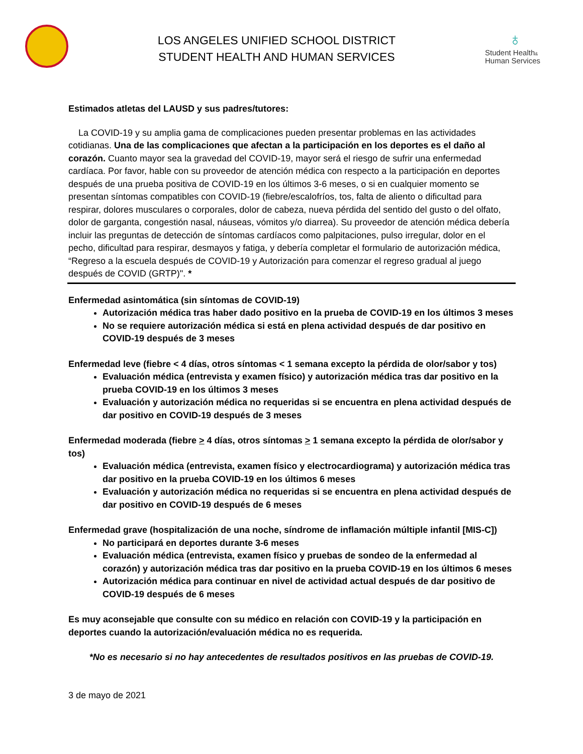LOS ANGELES UNIFIED SCHOOL DISTRICT
STUDENT HEALTH AND HUMAN SERVICES
♁
Student Health&
Human Services
Estimados atletas del LAUSD y sus padres/tutores:
La COVID-19 y su amplia gama de complicaciones pueden presentar problemas en las actividades cotidianas. Una de las complicaciones que afectan a la participación en los deportes es el daño al corazón. Cuanto mayor sea la gravedad del COVID-19, mayor será el riesgo de sufrir una enfermedad cardíaca. Por favor, hable con su proveedor de atención médica con respecto a la participación en deportes después de una prueba positiva de COVID-19 en los últimos 3-6 meses, o si en cualquier momento se presentan síntomas compatibles con COVID-19 (fiebre/escalofríos, tos, falta de aliento o dificultad para respirar, dolores musculares o corporales, dolor de cabeza, nueva pérdida del sentido del gusto o del olfato, dolor de garganta, congestión nasal, náuseas, vómitos y/o diarrea). Su proveedor de atención médica debería incluir las preguntas de detección de síntomas cardíacos como palpitaciones, pulso irregular, dolor en el pecho, dificultad para respirar, desmayos y fatiga, y debería completar el formulario de autorización médica, “Regreso a la escuela después de COVID-19 y Autorización para comenzar el regreso gradual al juego después de COVID (GRTP)". *
Enfermedad asintomática (sin síntomas de COVID-19)
Autorización médica tras haber dado positivo en la prueba de COVID-19 en los últimos 3 meses
No se requiere autorización médica si está en plena actividad después de dar positivo en COVID-19 después de 3 meses
Enfermedad leve (fiebre < 4 días, otros síntomas < 1 semana excepto la pérdida de olor/sabor y tos)
Evaluación médica (entrevista y examen físico) y autorización médica tras dar positivo en la prueba COVID-19 en los últimos 3 meses
Evaluación y autorización médica no requeridas si se encuentra en plena actividad después de dar positivo en COVID-19 después de 3 meses
Enfermedad moderada (fiebre > 4 días, otros síntomas > 1 semana excepto la pérdida de olor/sabor y tos)
Evaluación médica (entrevista, examen físico y electrocardiograma) y autorización médica tras dar positivo en la prueba COVID-19 en los últimos 6 meses
Evaluación y autorización médica no requeridas si se encuentra en plena actividad después de dar positivo en COVID-19 después de 6 meses
Enfermedad grave (hospitalización de una noche, síndrome de inflamación múltiple infantil [MIS-C])
No participará en deportes durante 3-6 meses
Evaluación médica (entrevista, examen físico y pruebas de sondeo de la enfermedad al corazón) y autorización médica tras dar positivo en la prueba COVID-19 en los últimos 6 meses
Autorización médica para continuar en nivel de actividad actual después de dar positivo de COVID-19 después de 6 meses
Es muy aconsejable que consulte con su médico en relación con COVID-19 y la participación en deportes cuando la autorización/evaluación médica no es requerida.
*No es necesario si no hay antecedentes de resultados positivos en las pruebas de COVID-19.
3 de mayo de 2021